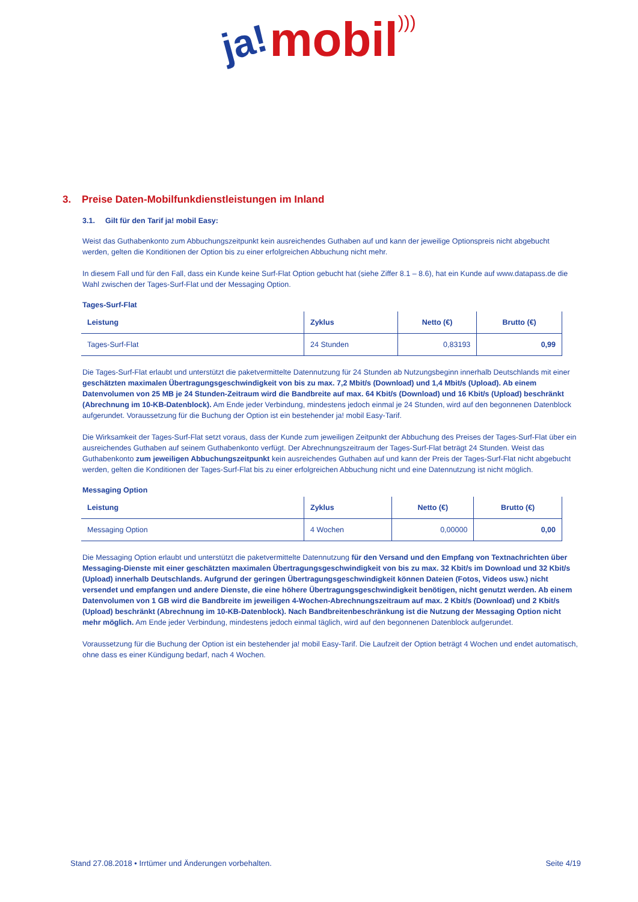ja! mobil)))
3. Preise Daten-Mobilfunkdienstleistungen im Inland
3.1. Gilt für den Tarif ja! mobil Easy:
Weist das Guthabenkonto zum Abbuchungszeitpunkt kein ausreichendes Guthaben auf und kann der jeweilige Optionspreis nicht abgebucht werden, gelten die Konditionen der Option bis zu einer erfolgreichen Abbuchung nicht mehr.
In diesem Fall und für den Fall, dass ein Kunde keine Surf-Flat Option gebucht hat (siehe Ziffer 8.1 – 8.6), hat ein Kunde auf www.datapass.de die Wahl zwischen der Tages-Surf-Flat und der Messaging Option.
Tages-Surf-Flat
| Leistung | Zyklus | Netto (€) | Brutto (€) |
| --- | --- | --- | --- |
| Tages-Surf-Flat | 24 Stunden | 0,83193 | 0,99 |
Die Tages-Surf-Flat erlaubt und unterstützt die paketvermittelte Datennutzung für 24 Stunden ab Nutzungsbeginn innerhalb Deutschlands mit einer geschätzten maximalen Übertragungsgeschwindigkeit von bis zu max. 7,2 Mbit/s (Download) und 1,4 Mbit/s (Upload). Ab einem Datenvolumen von 25 MB je 24 Stunden-Zeitraum wird die Bandbreite auf max. 64 Kbit/s (Download) und 16 Kbit/s (Upload) beschränkt (Abrechnung im 10-KB-Datenblock). Am Ende jeder Verbindung, mindestens jedoch einmal je 24 Stunden, wird auf den begonnenen Datenblock aufgerundet. Voraussetzung für die Buchung der Option ist ein bestehender ja! mobil Easy-Tarif.
Die Wirksamkeit der Tages-Surf-Flat setzt voraus, dass der Kunde zum jeweiligen Zeitpunkt der Abbuchung des Preises der Tages-Surf-Flat über ein ausreichendes Guthaben auf seinem Guthabenkonto verfügt. Der Abrechnungszeitraum der Tages-Surf-Flat beträgt 24 Stunden. Weist das Guthabenkonto zum jeweiligen Abbuchungszeitpunkt kein ausreichendes Guthaben auf und kann der Preis der Tages-Surf-Flat nicht abgebucht werden, gelten die Konditionen der Tages-Surf-Flat bis zu einer erfolgreichen Abbuchung nicht und eine Datennutzung ist nicht möglich.
Messaging Option
| Leistung | Zyklus | Netto (€) | Brutto (€) |
| --- | --- | --- | --- |
| Messaging Option | 4 Wochen | 0,00000 | 0,00 |
Die Messaging Option erlaubt und unterstützt die paketvermittelte Datennutzung für den Versand und den Empfang von Textnachrichten über Messaging-Dienste mit einer geschätzten maximalen Übertragungsgeschwindigkeit von bis zu max. 32 Kbit/s im Download und 32 Kbit/s (Upload) innerhalb Deutschlands. Aufgrund der geringen Übertragungsgeschwindigkeit können Dateien (Fotos, Videos usw.) nicht versendet und empfangen und andere Dienste, die eine höhere Übertragungsgeschwindigkeit benötigen, nicht genutzt werden. Ab einem Datenvolumen von 1 GB wird die Bandbreite im jeweiligen 4-Wochen-Abrechnungszeitraum auf max. 2 Kbit/s (Download) und 2 Kbit/s (Upload) beschränkt (Abrechnung im 10-KB-Datenblock). Nach Bandbreitenbeschränkung ist die Nutzung der Messaging Option nicht mehr möglich. Am Ende jeder Verbindung, mindestens jedoch einmal täglich, wird auf den begonnenen Datenblock aufgerundet.
Voraussetzung für die Buchung der Option ist ein bestehender ja! mobil Easy-Tarif. Die Laufzeit der Option beträgt 4 Wochen und endet automatisch, ohne dass es einer Kündigung bedarf, nach 4 Wochen.
Stand 27.08.2018 • Irrtümer und Änderungen vorbehalten. Seite 4/19